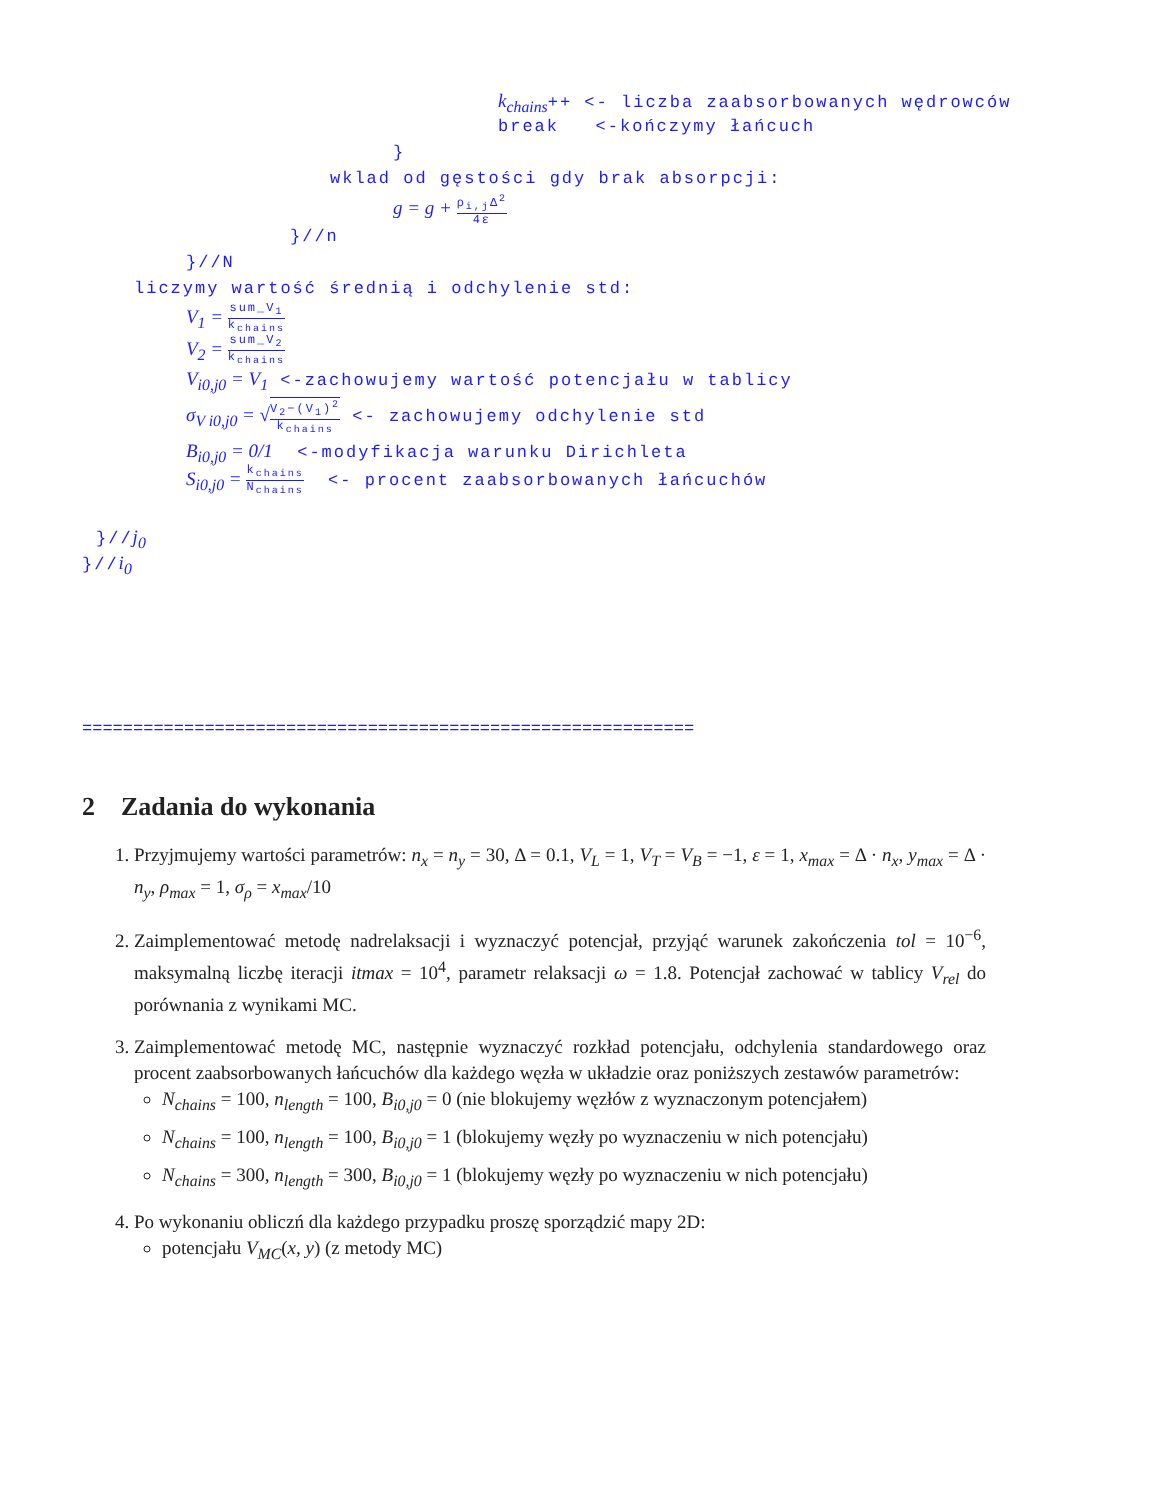k<sub>chains</sub>++ <- liczba zaabsorbowanych wędrowców
break <-kończymy łańcuch
}
wklad od gęstości gdy brak absorpcji:
g = g + ρ<sub>i,j</sub>Δ<sup>2</sup> 4ε
}//n
}//N
liczymy wartość średnią i odchylenie std:
V<sub>1</sub> = sum_V<sub>1</sub> k<sub>chains</sub>
V<sub>2</sub> = sum_V<sub>2</sub> k<sub>chains</sub>
V<sub>i0,j0</sub> = V<sub>1</sub> <-zachowujemy wartość potencjału w tablicy
σ<sub>V i0,j0</sub> = √V<sub>2</sub>−(V<sub>1</sub>)<sup>2</sup> k<sub>chains</sub> <- zachowujemy odchylenie std
B<sub>i0,j0</sub> = 0/1 <-modyfikacja warunku Dirichleta
S<sub>i0,j0</sub> = k<sub>chains</sub> N<sub>chains</sub> <- procent zaabsorbowanych łańcuchów
}//j<sub>0</sub>
}//i<sub>0</sub>
============================================================
2 Zadania do wykonania
1. Przyjmujemy wartości parametrów: n<sub>x</sub> = n<sub>y</sub> = 30, Δ = 0.1, V<sub>L</sub> = 1, V<sub>T</sub> = V<sub>B</sub> = −1, ε = 1, x<sub>max</sub> = Δ · n<sub>x</sub>, y<sub>max</sub> = Δ · n<sub>y</sub>, ρ<sub>max</sub> = 1, σ<sub>ρ</sub> = x<sub>max</sub>/10
2. Zaimplementować metodę nadrelaksacji i wyznaczyć potencjał, przyjąć warunek zakończenia tol = 10<sup>−6</sup>, maksymalną liczbę iteracji itmax = 10<sup>4</sup>, parametr relaksacji ω = 1.8. Potencjał zachować w tablicy V<sub>rel</sub> do porównania z wynikami MC.
3. Zaimplementować metodę MC, następnie wyznaczyć rozkład potencjału, odchylenia standardowego oraz procent zaabsorbowanych łańcuchów dla każdego węzła w układzie oraz poniższych zestawów parametrów:
N<sub>chains</sub> = 100, n<sub>length</sub> = 100, B<sub>i0,j0</sub> = 0 (nie blokujemy węzłów z wyznaczonym potencjałem)
N<sub>chains</sub> = 100, n<sub>length</sub> = 100, B<sub>i0,j0</sub> = 1 (blokujemy węzły po wyznaczeniu w nich potencjału)
N<sub>chains</sub> = 300, n<sub>length</sub> = 300, B<sub>i0,j0</sub> = 1 (blokujemy węzły po wyznaczeniu w nich potencjału)
4. Po wykonaniu obliczń dla każdego przypadku proszę sporządzić mapy 2D:
potencjału V<sub>MC</sub>(x, y) (z metody MC)